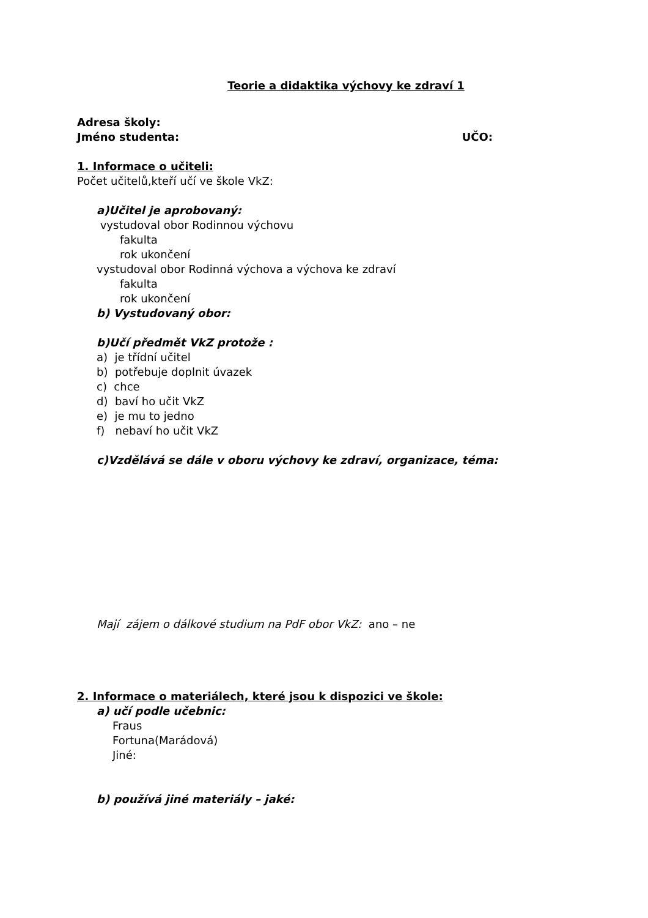Teorie a didaktika výchovy ke zdraví 1
Adresa školy:
Jméno studenta: UČO:
1. Informace o učiteli:
Počet učitelů,kteří učí ve škole VkZ:
a)Učitel je aprobovaný:
vystudoval obor Rodinnou výchovu
fakulta
rok ukončení
vystudoval obor Rodinná výchova a výchova ke zdraví
fakulta
rok ukončení
b) Vystudovaný obor:
b)Učí předmět VkZ protože :
a) je třídní učitel
b) potřebuje doplnit úvazek
c) chce
d) baví ho učit VkZ
e) je mu to jedno
f) nebaví ho učit VkZ
c)Vzdělává se dále v oboru výchovy ke zdraví, organizace, téma:
Mají zájem o dálkové studium na PdF obor VkZ: ano – ne
2. Informace o materiálech, které jsou k dispozici ve škole:
a) učí podle učebnic:
Fraus
Fortuna(Marádová)
Jiné:
b) používá jiné materiály – jaké: